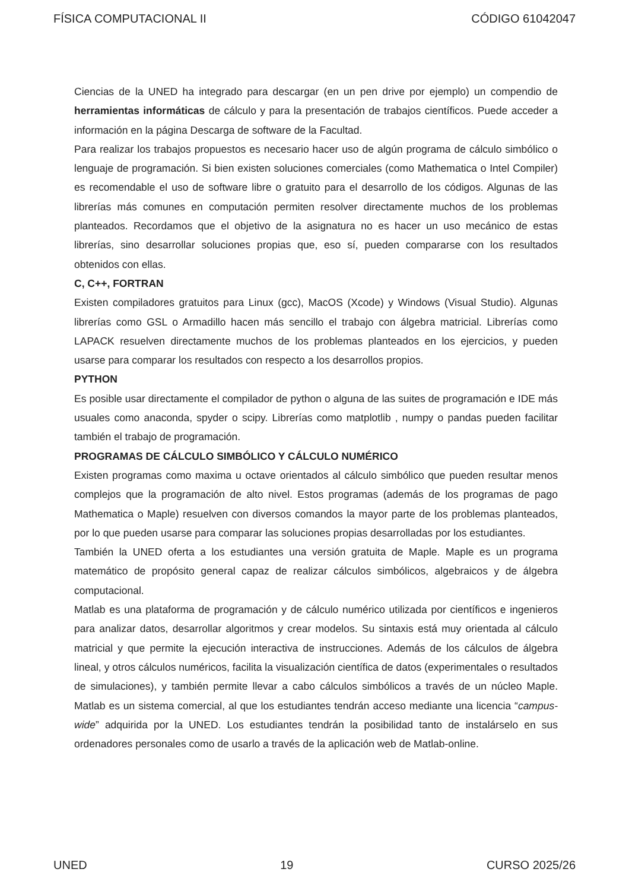FÍSICA COMPUTACIONAL II CÓDIGO 61042047
Ciencias de la UNED ha integrado para descargar (en un pen drive por ejemplo) un compendio de herramientas informáticas de cálculo y para la presentación de trabajos científicos. Puede acceder a información en la página Descarga de software de la Facultad.
Para realizar los trabajos propuestos es necesario hacer uso de algún programa de cálculo simbólico o lenguaje de programación. Si bien existen soluciones comerciales (como Mathematica o Intel Compiler) es recomendable el uso de software libre o gratuito para el desarrollo de los códigos. Algunas de las librerías más comunes en computación permiten resolver directamente muchos de los problemas planteados. Recordamos que el objetivo de la asignatura no es hacer un uso mecánico de estas librerías, sino desarrollar soluciones propias que, eso sí, pueden compararse con los resultados obtenidos con ellas.
C, C++, FORTRAN
Existen compiladores gratuitos para Linux (gcc), MacOS (Xcode) y Windows (Visual Studio). Algunas librerías como GSL o Armadillo hacen más sencillo el trabajo con álgebra matricial. Librerías como LAPACK resuelven directamente muchos de los problemas planteados en los ejercicios, y pueden usarse para comparar los resultados con respecto a los desarrollos propios.
PYTHON
Es posible usar directamente el compilador de python o alguna de las suites de programación e IDE más usuales como anaconda, spyder o scipy. Librerías como matplotlib , numpy o pandas pueden facilitar también el trabajo de programación.
PROGRAMAS DE CÁLCULO SIMBÓLICO Y CÁLCULO NUMÉRICO
Existen programas como maxima u octave orientados al cálculo simbólico que pueden resultar menos complejos que la programación de alto nivel. Estos programas (además de los programas de pago Mathematica o Maple) resuelven con diversos comandos la mayor parte de los problemas planteados, por lo que pueden usarse para comparar las soluciones propias desarrolladas por los estudiantes.
También la UNED oferta a los estudiantes una versión gratuita de Maple. Maple es un programa matemático de propósito general capaz de realizar cálculos simbólicos, algebraicos y de álgebra computacional.
Matlab es una plataforma de programación y de cálculo numérico utilizada por científicos e ingenieros para analizar datos, desarrollar algoritmos y crear modelos. Su sintaxis está muy orientada al cálculo matricial y que permite la ejecución interactiva de instrucciones. Además de los cálculos de álgebra lineal, y otros cálculos numéricos, facilita la visualización científica de datos (experimentales o resultados de simulaciones), y también permite llevar a cabo cálculos simbólicos a través de un núcleo Maple. Matlab es un sistema comercial, al que los estudiantes tendrán acceso mediante una licencia “campus-wide” adquirida por la UNED. Los estudiantes tendrán la posibilidad tanto de instalárselo en sus ordenadores personales como de usarlo a través de la aplicación web de Matlab-online.
UNED 19 CURSO 2025/26